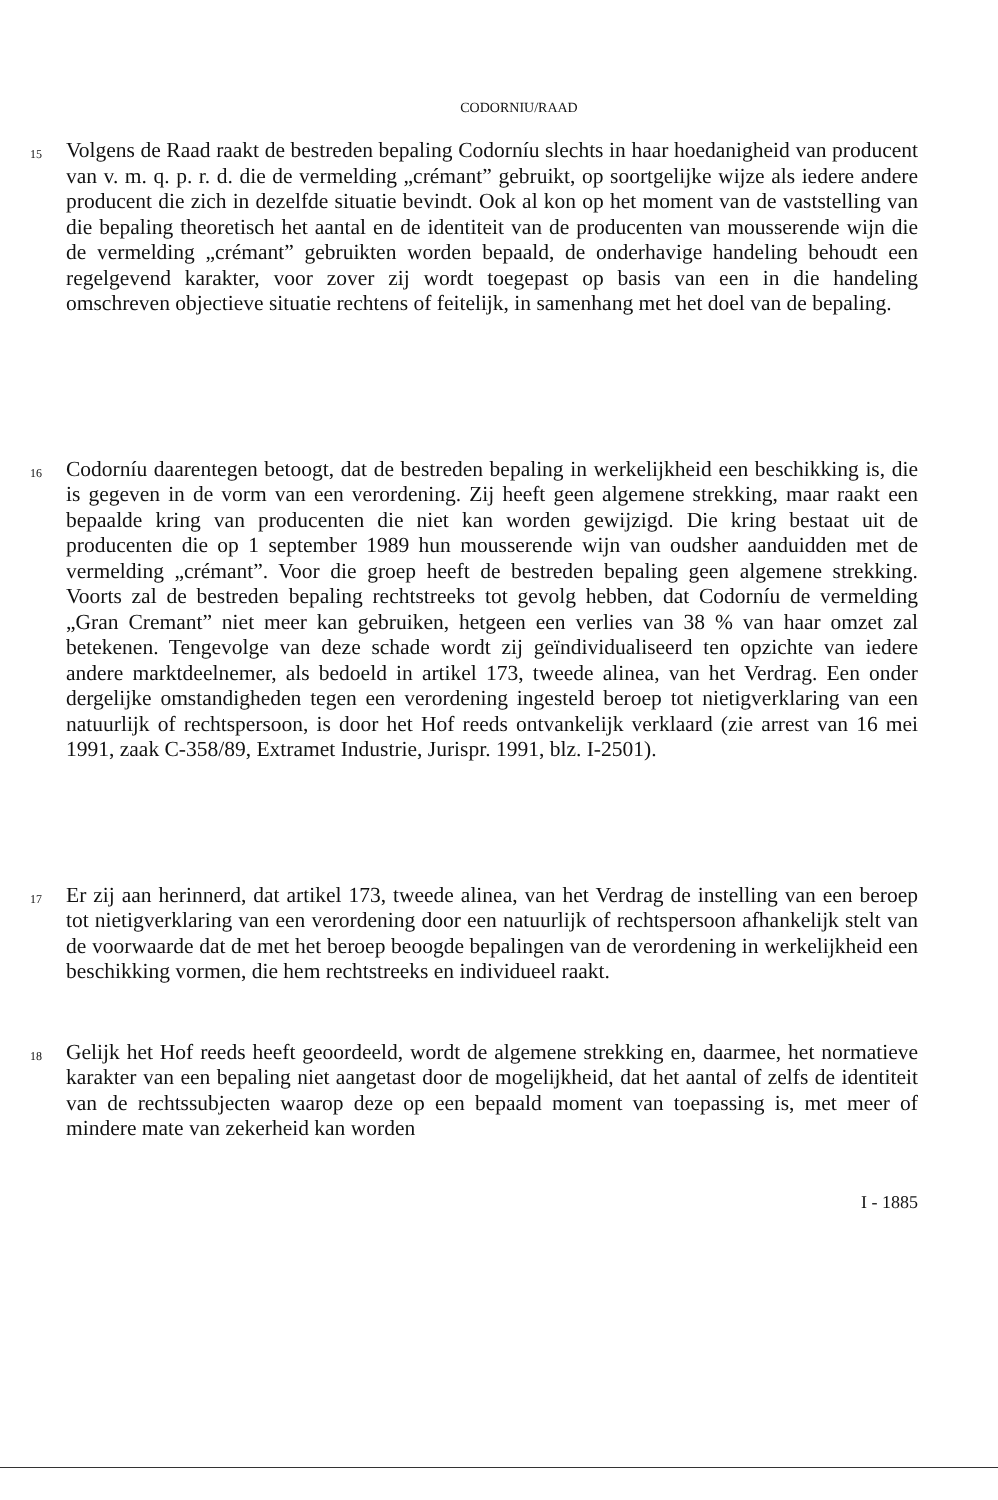CODORNIU/RAAD
15
Volgens de Raad raakt de bestreden bepaling Codorníu slechts in haar hoedanigheid van producent van v. m. q. p. r. d. die de vermelding „crémant” gebruikt, op soortgelijke wijze als iedere andere producent die zich in dezelfde situatie bevindt. Ook al kon op het moment van de vaststelling van die bepaling theoretisch het aantal en de identiteit van de producenten van mousserende wijn die de vermelding „crémant” gebruikten worden bepaald, de onderhavige handeling behoudt een regelgevend karakter, voor zover zij wordt toegepast op basis van een in die handeling omschreven objectieve situatie rechtens of feitelijk, in samenhang met het doel van de bepaling.
16
Codorníu daarentegen betoogt, dat de bestreden bepaling in werkelijkheid een beschikking is, die is gegeven in de vorm van een verordening. Zij heeft geen algemene strekking, maar raakt een bepaalde kring van producenten die niet kan worden gewijzigd. Die kring bestaat uit de producenten die op 1 september 1989 hun mousserende wijn van oudsher aanduidden met de vermelding „crémant”. Voor die groep heeft de bestreden bepaling geen algemene strekking. Voorts zal de bestreden bepaling rechtstreeks tot gevolg hebben, dat Codorníu de vermelding „Gran Cremant” niet meer kan gebruiken, hetgeen een verlies van 38 % van haar omzet zal betekenen. Tengevolge van deze schade wordt zij geïndividualiseerd ten opzichte van iedere andere marktdeelnemer, als bedoeld in artikel 173, tweede alinea, van het Verdrag. Een onder dergelijke omstandigheden tegen een verordening ingesteld beroep tot nietigverklaring van een natuurlijk of rechtspersoon, is door het Hof reeds ontvankelijk verklaard (zie arrest van 16 mei 1991, zaak C-358/89, Extramet Industrie, Jurispr. 1991, blz. I-2501).
17
Er zij aan herinnerd, dat artikel 173, tweede alinea, van het Verdrag de instelling van een beroep tot nietigverklaring van een verordening door een natuurlijk of rechtspersoon afhankelijk stelt van de voorwaarde dat de met het beroep beoogde bepalingen van de verordening in werkelijkheid een beschikking vormen, die hem rechtstreeks en individueel raakt.
18
Gelijk het Hof reeds heeft geoordeeld, wordt de algemene strekking en, daarmee, het normatieve karakter van een bepaling niet aangetast door de mogelijkheid, dat het aantal of zelfs de identiteit van de rechtssubjecten waarop deze op een bepaald moment van toepassing is, met meer of mindere mate van zekerheid kan worden
I - 1885